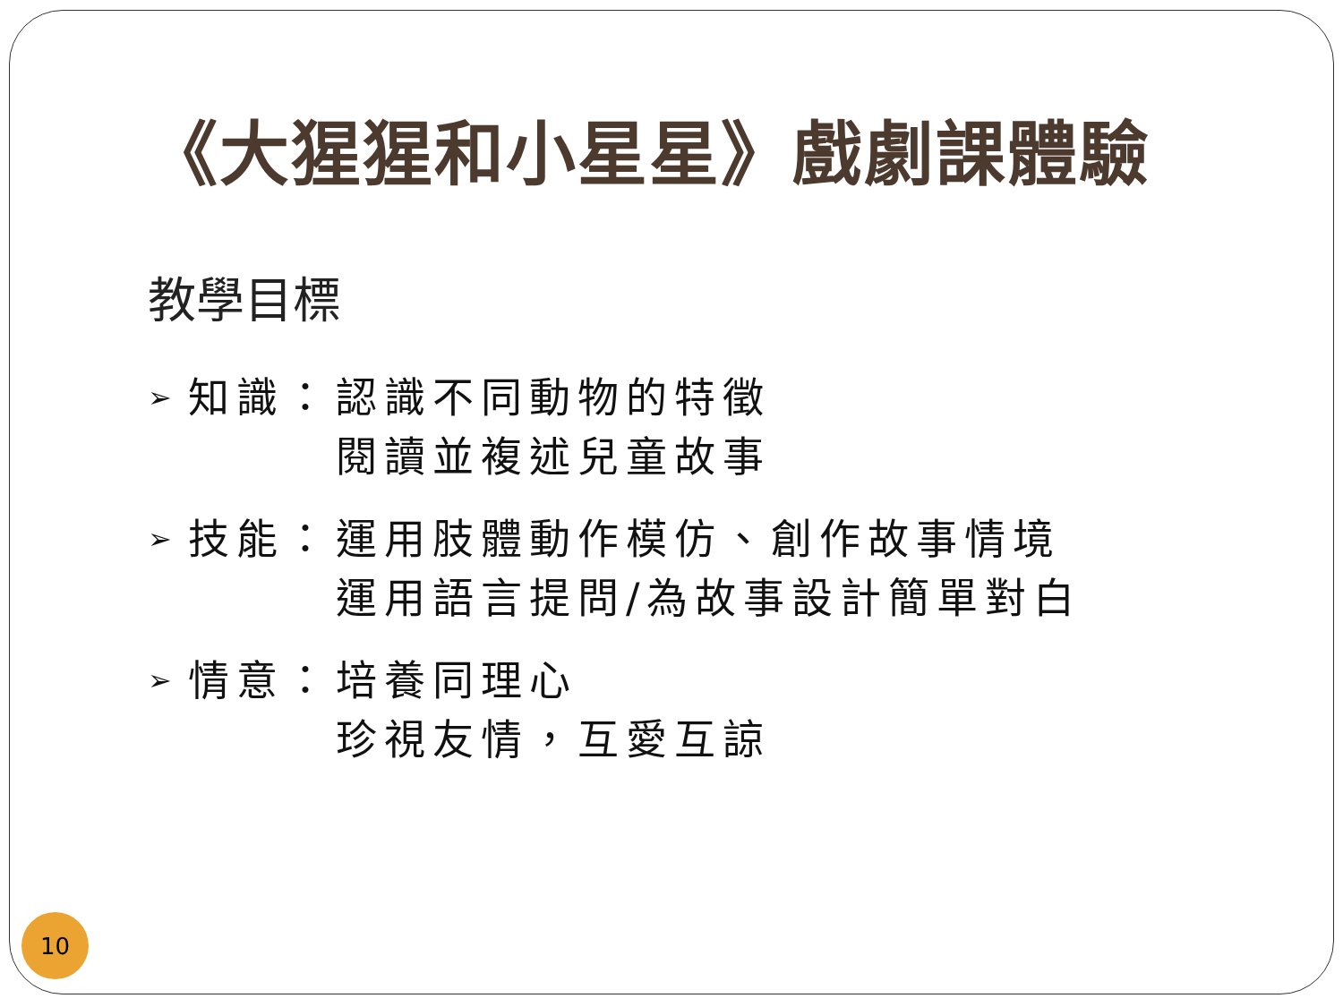《大猩猩和小星星》戲劇課體驗
教學目標
➢ 知識： 認識不同動物的特徵
閱讀並複述兒童故事
➢ 技能： 運用肢體動作模仿、創作故事情境
運用語言提問/為故事設計簡單對白
➢ 情意： 培養同理心
珍視友情，互愛互諒
10